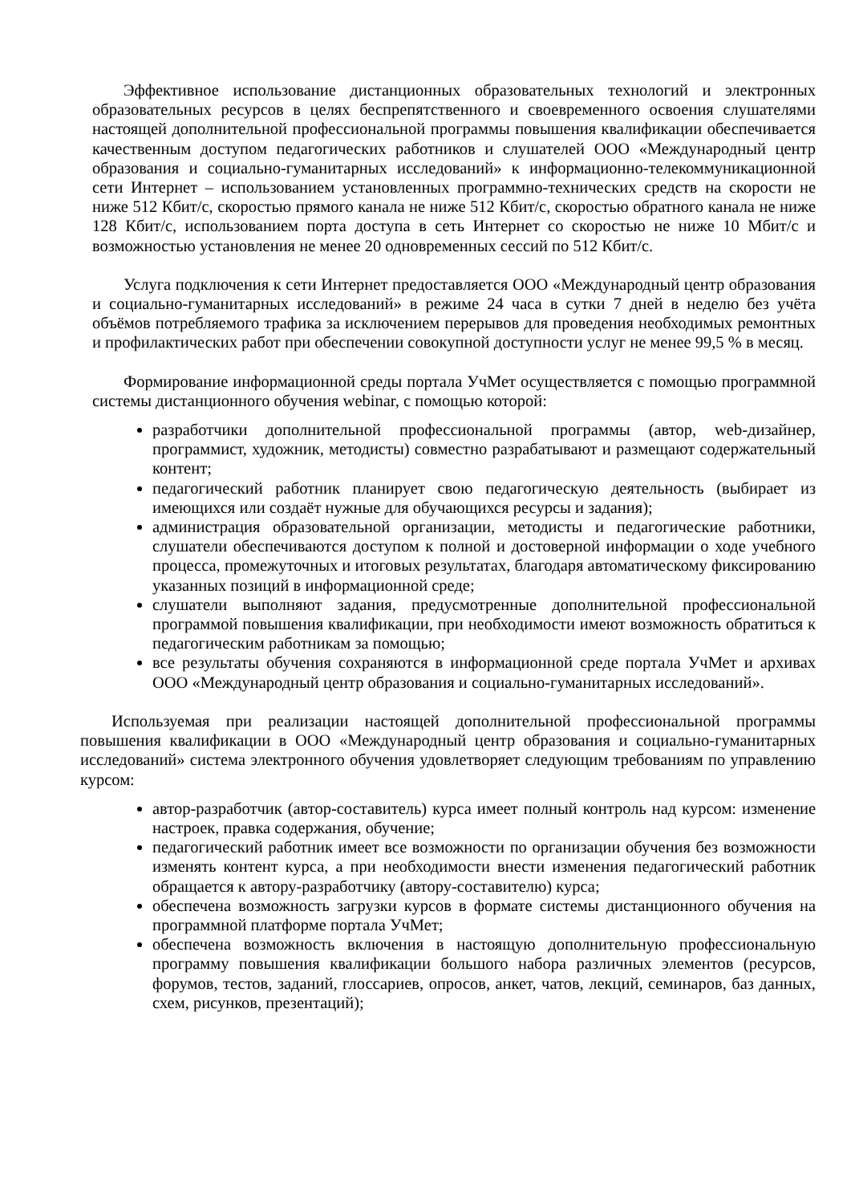Эффективное использование дистанционных образовательных технологий и электронных образовательных ресурсов в целях беспрепятственного и своевременного освоения слушателями настоящей дополнительной профессиональной программы повышения квалификации обеспечивается качественным доступом педагогических работников и слушателей ООО «Международный центр образования и социально-гуманитарных исследований» к информационно-телекоммуникационной сети Интернет – использованием установленных программно-технических средств на скорости не ниже 512 Кбит/с, скоростью прямого канала не ниже 512 Кбит/с, скоростью обратного канала не ниже 128 Кбит/с, использованием порта доступа в сеть Интернет со скоростью не ниже 10 Мбит/с и возможностью установления не менее 20 одновременных сессий по 512 Кбит/с.
Услуга подключения к сети Интернет предоставляется ООО «Международный центр образования и социально-гуманитарных исследований» в режиме 24 часа в сутки 7 дней в неделю без учёта объёмов потребляемого трафика за исключением перерывов для проведения необходимых ремонтных и профилактических работ при обеспечении совокупной доступности услуг не менее 99,5 % в месяц.
Формирование информационной среды портала УчМет осуществляется с помощью программной системы дистанционного обучения webinar, с помощью которой:
разработчики дополнительной профессиональной программы (автор, web-дизайнер, программист, художник, методисты) совместно разрабатывают и размещают содержательный контент;
педагогический работник планирует свою педагогическую деятельность (выбирает из имеющихся или создаёт нужные для обучающихся ресурсы и задания);
администрация образовательной организации, методисты и педагогические работники, слушатели обеспечиваются доступом к полной и достоверной информации о ходе учебного процесса, промежуточных и итоговых результатах, благодаря автоматическому фиксированию указанных позиций в информационной среде;
слушатели выполняют задания, предусмотренные дополнительной профессиональной программой повышения квалификации, при необходимости имеют возможность обратиться к педагогическим работникам за помощью;
все результаты обучения сохраняются в информационной среде портала УчМет и архивах ООО «Международный центр образования и социально-гуманитарных исследований».
Используемая при реализации настоящей дополнительной профессиональной программы повышения квалификации в ООО «Международный центр образования и социально-гуманитарных исследований» система электронного обучения удовлетворяет следующим требованиям по управлению курсом:
автор-разработчик (автор-составитель) курса имеет полный контроль над курсом: изменение настроек, правка содержания, обучение;
педагогический работник имеет все возможности по организации обучения без возможности изменять контент курса, а при необходимости внести изменения педагогический работник обращается к автору-разработчику (автору-составителю) курса;
обеспечена возможность загрузки курсов в формате системы дистанционного обучения на программной платформе портала УчМет;
обеспечена возможность включения в настоящую дополнительную профессиональную программу повышения квалификации большого набора различных элементов (ресурсов, форумов, тестов, заданий, глоссариев, опросов, анкет, чатов, лекций, семинаров, баз данных, схем, рисунков, презентаций);